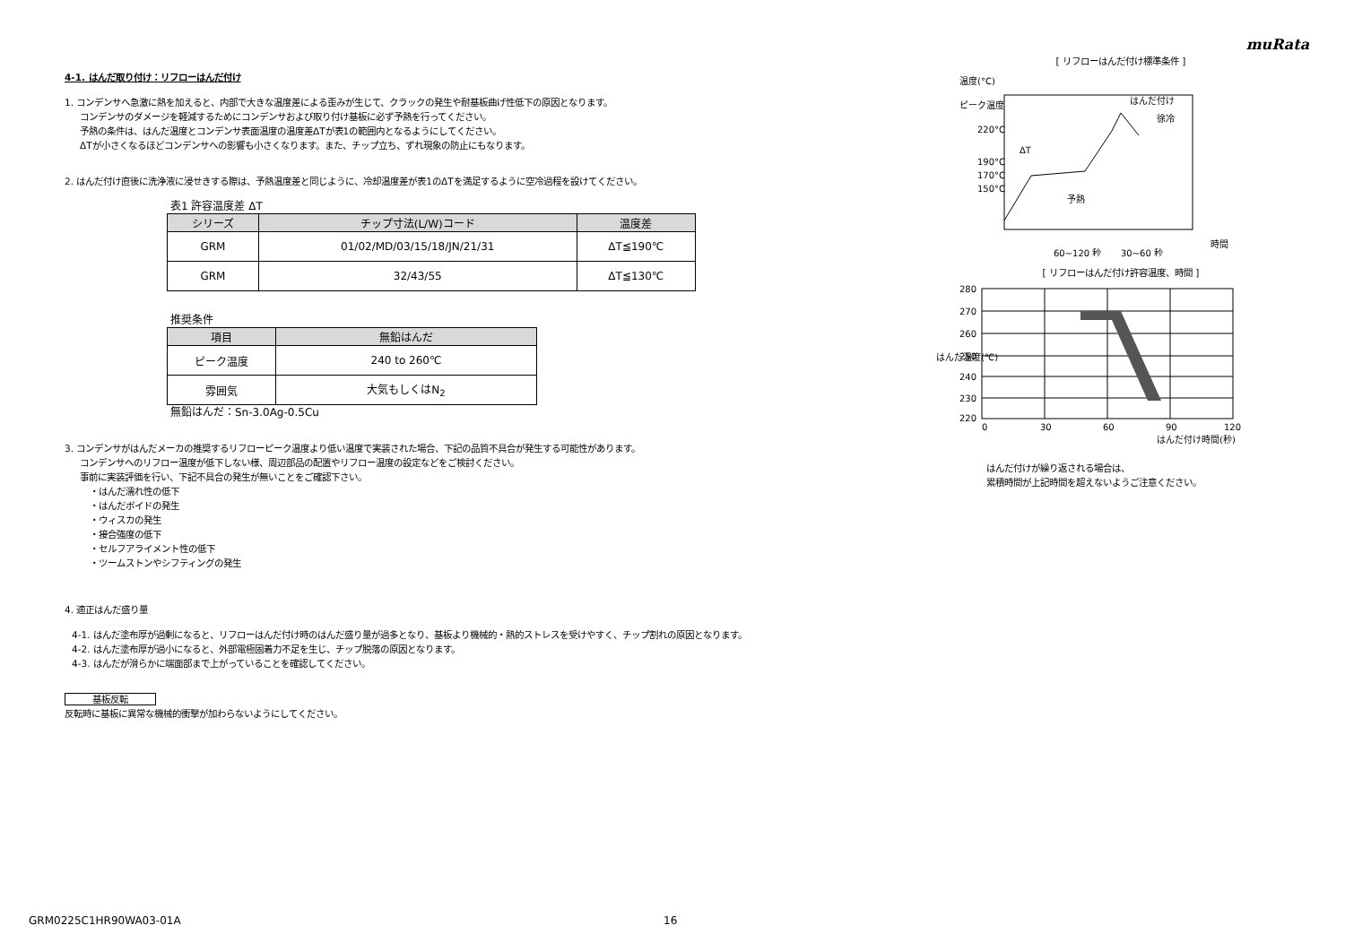muRata
4-1. はんだ取り付け：リフローはんだ付け
1. コンデンサへ急激に熱を加えると、内部で大きな温度差による歪みが生じて、クラックの発生や耐基板曲げ性低下の原因となります。
コンデンサのダメージを軽減するためにコンデンサおよび取り付け基板に必ず予熱を行ってください。
予熱の条件は、はんだ温度とコンデンサ表面温度の温度差ΔTが表1の範囲内となるようにしてください。
ΔTが小さくなるほどコンデンサへの影響も小さくなります。また、チップ立ち、ずれ現象の防止にもなります。
2. はんだ付け直後に洗浄液に浸せきする際は、予熱温度差と同じように、冷却温度差が表1のΔTを満足するように空冷過程を設けてください。
表1 許容温度差 ΔT
| シリーズ | チップ寸法(L/W)コード | 温度差 |
| --- | --- | --- |
| GRM | 01/02/MD/03/15/18/JN/21/31 | ΔT≦190℃ |
| GRM | 32/43/55 | ΔT≦130℃ |
推奨条件
| 項目 | 無鉛はんだ |
| --- | --- |
| ピーク温度 | 240 to 260℃ |
| 雰囲気 | 大気もしくはN<sub>2</sub> |
無鉛はんだ：Sn-3.0Ag-0.5Cu
3. コンデンサがはんだメーカの推奨するリフローピーク温度より低い温度で実装された場合、下記の品質不具合が発生する可能性があります。
コンデンサへのリフロー温度が低下しない様、周辺部品の配置やリフロー温度の設定などをご検討ください。
事前に実装評価を行い、下記不具合の発生が無いことをご確認下さい。
・はんだ濡れ性の低下
・はんだボイドの発生
・ウィスカの発生
・接合強度の低下
・セルフアライメント性の低下
・ツームストンやシフティングの発生
4. 適正はんだ盛り量
4-1. はんだ塗布厚が過剰になると、リフローはんだ付け時のはんだ盛り量が過多となり、基板より機械的・熱的ストレスを受けやすく、チップ割れの原因となります。
4-2. はんだ塗布厚が過小になると、外部電極固着力不足を生じ、チップ脱落の原因となります。
4-3. はんだが滑らかに端面部まで上がっていることを確認してください。
基板反転
反転時に基板に異常な機械的衝撃が加わらないようにしてください。
[ リフローはんだ付け標準条件 ]
温度(°C)
ピーク温度
220°C
190°C
170°C
150°C
はんだ付け
徐冷
ΔT
予熱
時間
60~120 秒
30~60 秒
[ リフローはんだ付け許容温度、時間 ]
280
270
260
250
240
230
220
はんだ温度(℃)
0
30
60
90
120
はんだ付け時間(秒)
はんだ付けが繰り返される場合は、
累積時間が上記時間を超えないようご注意ください。
GRM0225C1HR90WA03-01A 16